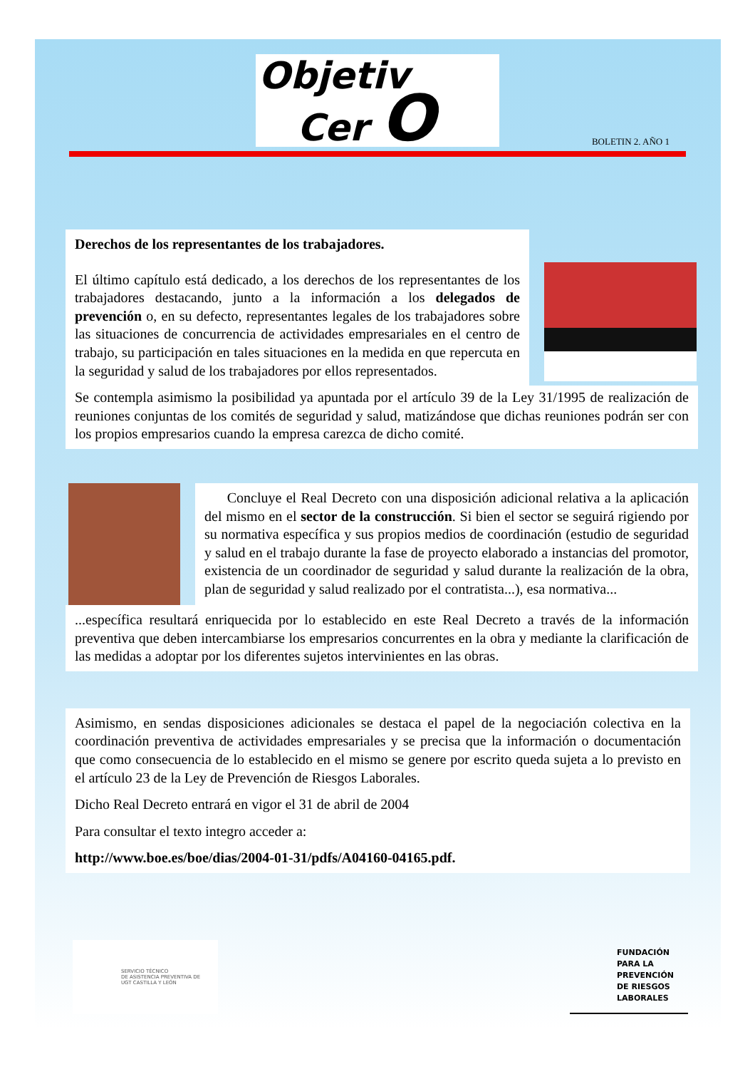Objetiv
Cer O
BOLETIN 2. AÑO 1
Derechos de los representantes de los trabajadores.
El último capítulo está dedicado, a los derechos de los representantes de los trabajadores destacando, junto a la información a los delegados de prevención o, en su defecto, representantes legales de los trabajadores sobre las situaciones de concurrencia de actividades empresariales en el centro de trabajo, su participación en tales situaciones en la medida en que repercuta en la seguridad y salud de los trabajadores por ellos representados.
Se contempla asimismo la posibilidad ya apuntada por el artículo 39 de la Ley 31/1995 de realización de reuniones conjuntas de los comités de seguridad y salud, matizándose que dichas reuniones podrán ser con los propios empresarios cuando la empresa carezca de dicho comité.
Concluye el Real Decreto con una disposición adicional relativa a la aplicación del mismo en el sector de la construcción. Si bien el sector se seguirá rigiendo por su normativa específica y sus propios medios de coordinación (estudio de seguridad y salud en el trabajo durante la fase de proyecto elaborado a instancias del promotor, existencia de un coordinador de seguridad y salud durante la realización de la obra, plan de seguridad y salud realizado por el contratista...), esa normativa...
...específica resultará enriquecida por lo establecido en este Real Decreto a través de la información preventiva que deben intercambiarse los empresarios concurrentes en la obra y mediante la clarificación de las medidas a adoptar por los diferentes sujetos intervinientes en las obras.
Asimismo, en sendas disposiciones adicionales se destaca el papel de la negociación colectiva en la coordinación preventiva de actividades empresariales y se precisa que la información o documentación que como consecuencia de lo establecido en el mismo se genere por escrito queda sujeta a lo previsto en el artículo 23 de la Ley de Prevención de Riesgos Laborales.
Dicho Real Decreto entrará en vigor el 31 de abril de 2004
Para consultar el texto integro acceder a:
http://www.boe.es/boe/dias/2004-01-31/pdfs/A04160-04165.pdf.
SERVICIO TÉCNICO
DE ASISTENCIA PREVENTIVA DE
UGT CASTILLA Y LEÓN
FUNDACIÓN
PARA LA
PREVENCIÓN
DE RIESGOS
LABORALES